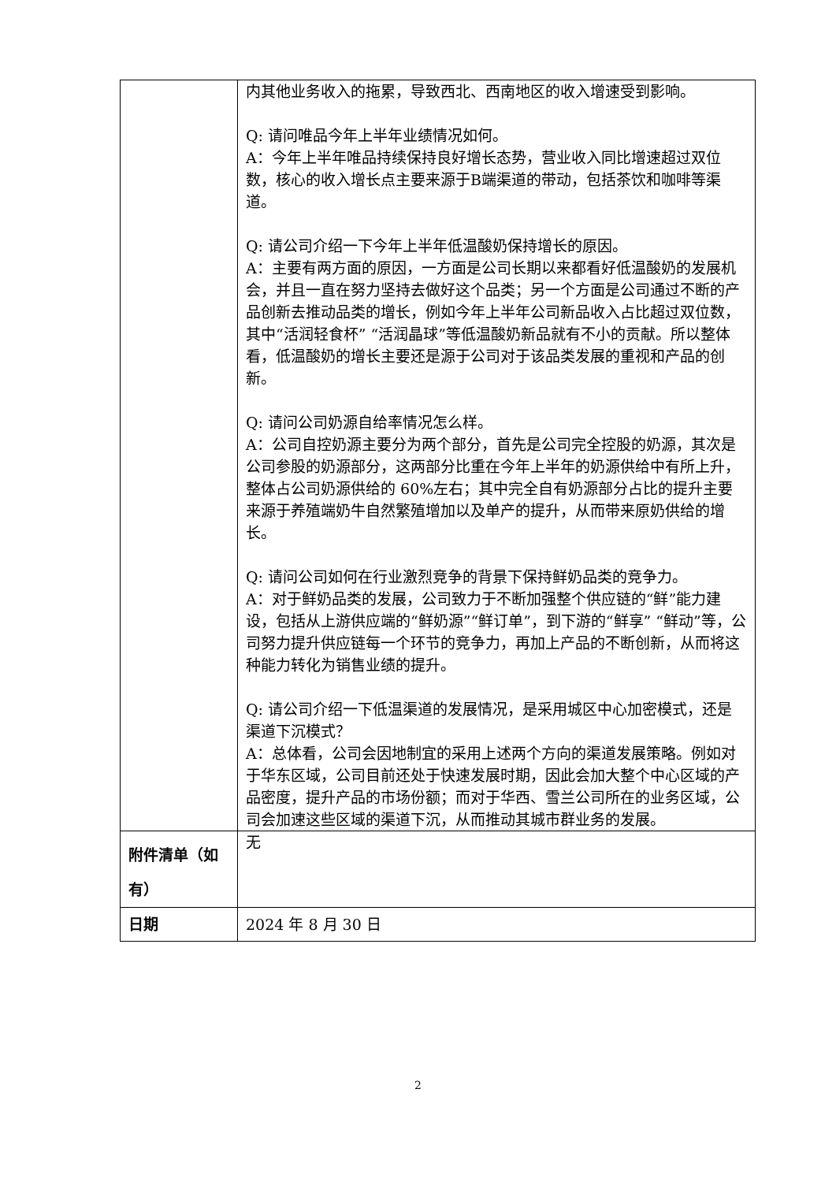| | 内其他业务收入的拖累，导致西北、西南地区的收入增速受到影响。 Q: 请问唯品今年上半年业绩情况如何。 A：今年上半年唯品持续保持良好增长态势，营业收入同比增速超过双位数，核心的收入增长点主要来源于B端渠道的带动，包括茶饮和咖啡等渠道。 Q: 请公司介绍一下今年上半年低温酸奶保持增长的原因。 A：主要有两方面的原因，一方面是公司长期以来都看好低温酸奶的发展机会，并且一直在努力坚持去做好这个品类；另一个方面是公司通过不断的产品创新去推动品类的增长，例如今年上半年公司新品收入占比超过双位数，其中“活润轻食杯” “活润晶球”等低温酸奶新品就有不小的贡献。所以整体看，低温酸奶的增长主要还是源于公司对于该品类发展的重视和产品的创新。 Q: 请问公司奶源自给率情况怎么样。 A：公司自控奶源主要分为两个部分，首先是公司完全控股的奶源，其次是公司参股的奶源部分，这两部分比重在今年上半年的奶源供给中有所上升，整体占公司奶源供给的 60%左右；其中完全自有奶源部分占比的提升主要来源于养殖端奶牛自然繁殖增加以及单产的提升，从而带来原奶供给的增长。 Q: 请问公司如何在行业激烈竞争的背景下保持鲜奶品类的竞争力。 A：对于鲜奶品类的发展，公司致力于不断加强整个供应链的“鲜”能力建设，包括从上游供应端的“鲜奶源”“鲜订单”，到下游的“鲜享” “鲜动”等，公司努力提升供应链每一个环节的竞争力，再加上产品的不断创新，从而将这种能力转化为销售业绩的提升。 Q: 请公司介绍一下低温渠道的发展情况，是采用城区中心加密模式，还是渠道下沉模式？ A：总体看，公司会因地制宜的采用上述两个方向的渠道发展策略。例如对于华东区域，公司目前还处于快速发展时期，因此会加大整个中心区域的产品密度，提升产品的市场份额；而对于华西、雪兰公司所在的业务区域，公司会加速这些区域的渠道下沉，从而推动其城市群业务的发展。 |
| 附件清单（如有） | 无 |
| 日期 | 2024 年 8 月 30 日 |
2